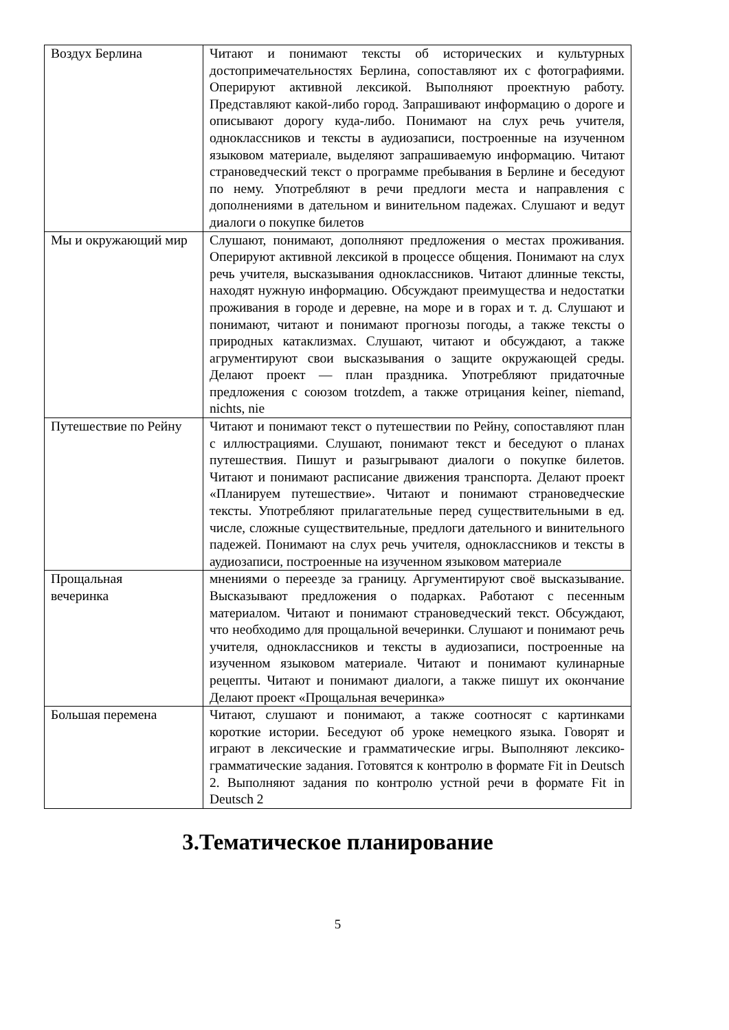| Воздух Берлина | Читают и понимают тексты об исторических и культурных достопримечательностях Берлина, сопоставляют их с фотографиями. Оперируют активной лексикой. Выполняют проектную работу. Представляют какой-либо город. Запрашивают информацию о дороге и описывают дорогу куда-либо. Понимают на слух речь учителя, одноклассников и тексты в аудиозаписи, построенные на изученном языковом материале, выделяют запрашиваемую информацию. Читают страноведческий текст о программе пребывания в Берлине и беседуют по нему. Употребляют в речи предлоги места и направления с дополнениями в дательном и винительном падежах. Слушают и ведут диалоги о покупке билетов |
| Мы и окружающий мир | Слушают, понимают, дополняют предложения о местах проживания. Оперируют активной лексикой в процессе общения. Понимают на слух речь учителя, высказывания одноклассников. Читают длинные тексты, находят нужную информацию. Обсуждают преимущества и недостатки проживания в городе и деревне, на море и в горах и т. д. Слушают и понимают, читают и понимают прогнозы погоды, а также тексты о природных катаклизмах. Слушают, читают и обсуждают, а также агрументируют свои высказывания о защите окружающей среды. Делают проект — план праздника. Употребляют придаточные предложения с союзом trotzdem, а также отрицания keiner, niemand, nichts, nie |
| Путешествие по Рейну | Читают и понимают текст о путешествии по Рейну, сопоставляют план с иллюстрациями. Слушают, понимают текст и беседуют о планах путешествия. Пишут и разыгрывают диалоги о покупке билетов. Читают и понимают расписание движения транспорта. Делают проект «Планируем путешествие». Читают и понимают страноведческие тексты. Употребляют прилагательные перед существительными в ед. числе, сложные существительные, предлоги дательного и винительного падежей. Понимают на слух речь учителя, одноклассников и тексты в аудиозаписи, построенные на изученном языковом материале |
| Прощальная вечеринка | мнениями о переезде за границу. Аргументируют своё высказывание. Высказывают предложения о подарках. Работают с песенным материалом. Читают и понимают страноведческий текст. Обсуждают, что необходимо для прощальной вечеринки. Слушают и понимают речь учителя, одноклассников и тексты в аудиозаписи, построенные на изученном языковом материале. Читают и понимают кулинарные рецепты. Читают и понимают диалоги, а также пишут их окончание Делают проект «Прощальная вечеринка» |
| Большая перемена | Читают, слушают и понимают, а также соотносят с картинками короткие истории. Беседуют об уроке немецкого языка. Говорят и играют в лексические и грамматические игры. Выполняют лексико-грамматические задания. Готовятся к контролю в формате Fit in Deutsch 2. Выполняют задания по контролю устной речи в формате Fit in Deutsch 2 |
3.Тематическое планирование
5